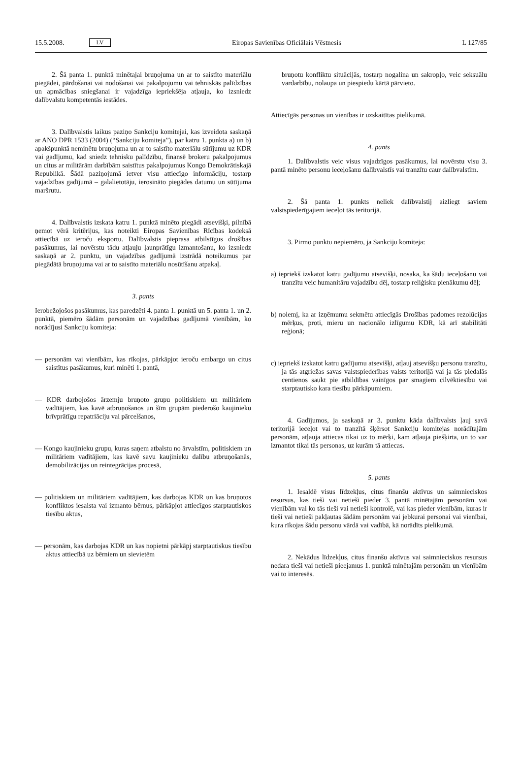15.5.2008. LV Eiropas Savienības Oficiālais Vēstnesis L 127/85
2. Šā panta 1. punktā minētajai bruņojuma un ar to saistīto materiālu piegādei, pārdošanai vai nodošanai vai pakalpojumu vai tehniskās palīdzības un apmācības sniegšanai ir vajadzīga iepriekšēja atļauja, ko izsniedz dalībvalstu kompetentās iestādes.
3. Dalībvalstis laikus paziņo Sankciju komitejai, kas izveidota saskaņā ar ANO DPR 1533 (2004) (“Sankciju komiteja”), par katru 1. punkta a) un b) apakšpunktā neminētu bruņojuma un ar to saistīto materiālu sūtījumu uz KDR vai gadījumu, kad sniedz tehnisku palīdzību, finansē brokeru pakalpojumus un citus ar militārām darbībām saistītus pakalpojumus Kongo Demokrātiskajā Republikā. Šādā paziņojumā ietver visu attiecīgo informāciju, tostarp vajadzības gadījumā – galalietotāju, ierosināto piegādes datumu un sūtījuma maršrutu.
4. Dalībvalstis izskata katru 1. punktā minēto piegādi atsevišķi, pilnībā ņemot vērā kritērijus, kas noteikti Eiropas Savienības Rīcības kodeksā attiecībā uz ieroču eksportu. Dalībvalstis pieprasa atbilstīgus drošības pasākumus, lai novērstu tādu atļauju ļaunprātīgu izmantošanu, ko izsniedz saskaņā ar 2. punktu, un vajadzības gadījumā izstrādā noteikumus par piegādātā bruņojuma vai ar to saistīto materiālu nosūtīšanu atpakaļ.
3. pants
Ierobežojošos pasākumus, kas paredzēti 4. panta 1. punktā un 5. panta 1. un 2. punktā, piemēro šādām personām un vajadzības gadījumā vienībām, ko norādījusi Sankciju komiteja:
— personām vai vienībām, kas rīkojas, pārkāpjot ieroču embargo un citus saistītus pasākumus, kuri minēti 1. pantā,
— KDR darbojošos ārzemju bruņoto grupu politiskiem un militāriem vadītājiem, kas kavē atbruņošanos un šīm grupām piederošo kaujinieku brīvprātīgu repatriāciju vai pārcelšanos,
— Kongo kaujinieku grupu, kuras saņem atbalstu no ārvalstīm, politiskiem un militāriem vadītājiem, kas kavē savu kaujinieku dalību atbruņošanās, demobilizācijas un reintegrācijas procesā,
— politiskiem un militāriem vadītājiem, kas darbojas KDR un kas bruņotos konfliktos iesaista vai izmanto bērnus, pārkāpjot attiecīgos starptautiskos tiesību aktus,
— personām, kas darbojas KDR un kas nopietni pārkāpj starptautiskus tiesību aktus attiecībā uz bērniem un sievietēm
bruņotu konfliktu situācijās, tostarp nogalina un sakropļo, veic seksuālu vardarbību, nolaupa un piespiedu kārtā pārvieto.
Attiecīgās personas un vienības ir uzskaitītas pielikumā.
4. pants
1. Dalībvalstis veic visus vajadzīgos pasākumus, lai novērstu visu 3. pantā minēto personu ieceļošanu dalībvalstīs vai tranzītu caur dalībvalstīm.
2. Šā panta 1. punkts neliek dalībvalstij aizliegt saviem valstspiederīgajiem ieceļot tās teritorijā.
3. Pirmo punktu nepiemēro, ja Sankciju komiteja:
a) iepriekš izskatot katru gadījumu atsevišķi, nosaka, ka šādu ieceļošanu vai tranzītu veic humanitāru vajadzību dēļ, tostarp reliģisku pienākumu dēļ;
b) nolemj, ka ar izņēmumu sekmētu attiecīgās Drošības padomes rezolūcijas mērķus, proti, mieru un nacionālo izlīgumu KDR, kā arī stabilitāti reģionā;
c) iepriekš izskatot katru gadījumu atsevišķi, atļauj atsevišķu personu tranzītu, ja tās atgriežas savas valstspiederības valsts teritorijā vai ja tās piedalās centienos saukt pie atbildības vainīgos par smagiem cilvēktiesību vai starptautisko kara tiesību pārkāpumiem.
4. Gadījumos, ja saskaņā ar 3. punktu kāda dalībvalsts ļauj savā teritorijā ieceļot vai to tranzītā šķērsot Sankciju komitejas norādītajām personām, atļauja attiecas tikai uz to mērķi, kam atļauja piešķirta, un to var izmantot tikai tās personas, uz kurām tā attiecas.
5. pants
1. Iesaldē visus līdzekļus, citus finanšu aktīvus un saimnieciskos resursus, kas tieši vai netieši pieder 3. pantā minētajām personām vai vienībām vai ko tās tieši vai netieši kontrolē, vai kas pieder vienībām, kuras ir tieši vai netieši pakļautas šādām personām vai jebkurai personai vai vienībai, kura rīkojas šādu personu vārdā vai vadībā, kā norādīts pielikumā.
2. Nekādus līdzekļus, citus finanšu aktīvus vai saimnieciskos resursus nedara tieši vai netieši pieejamus 1. punktā minētajām personām un vienībām vai to interesēs.